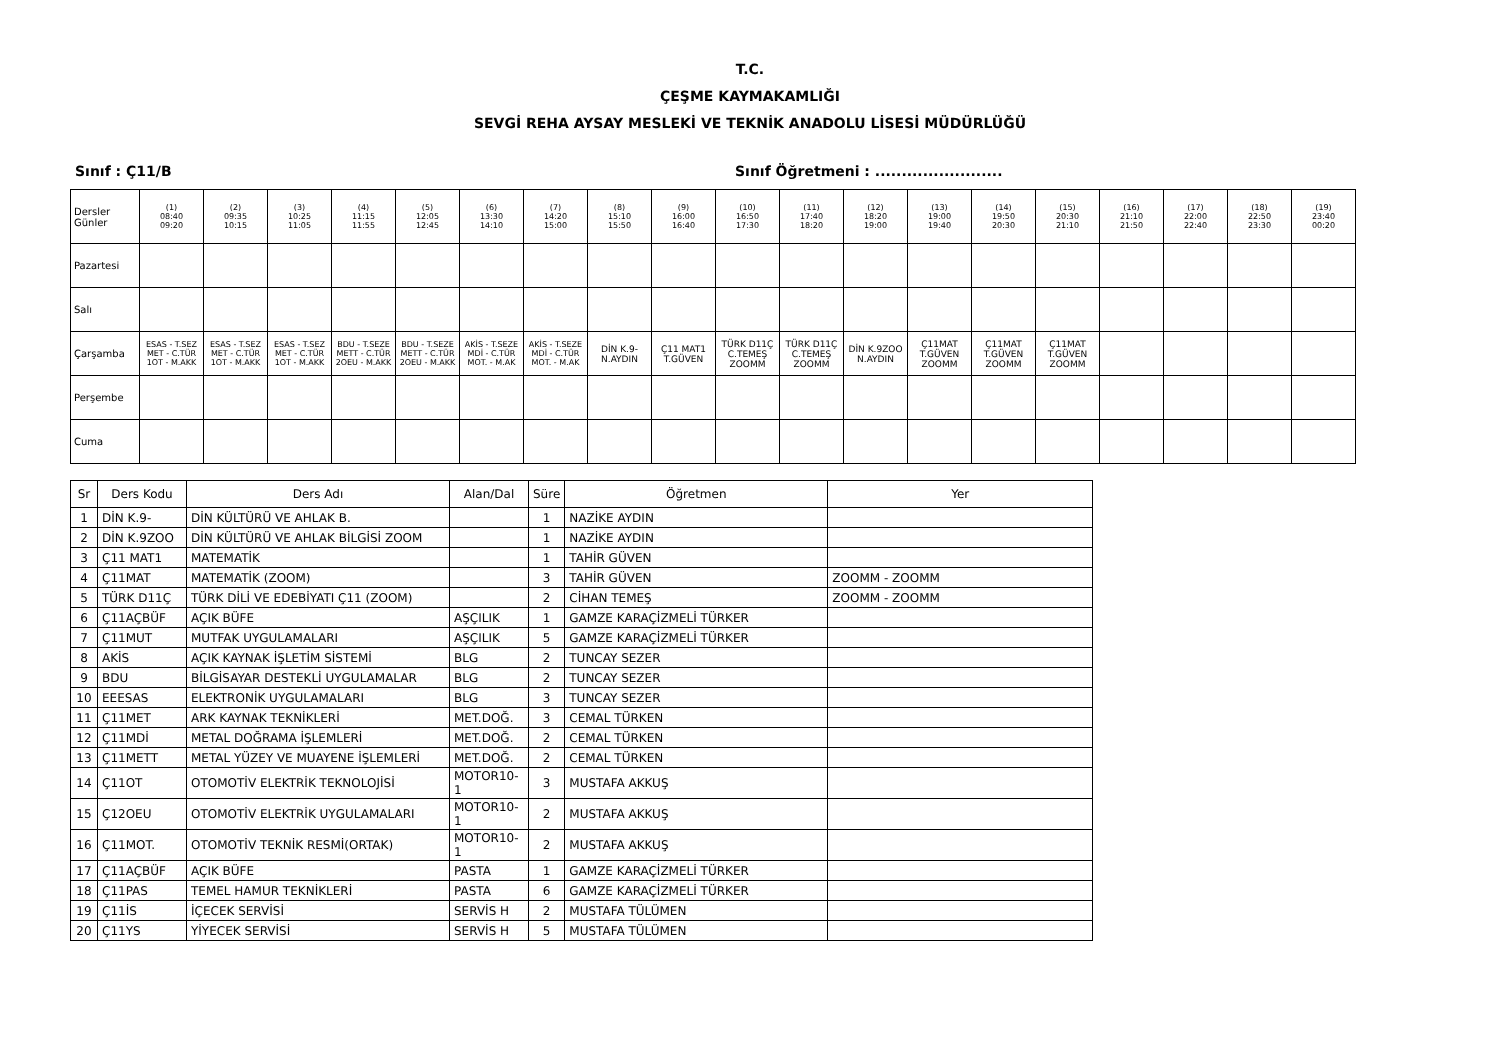T.C.
ÇEŞME KAYMAKAMLIĞI
SEVGİ REHA AYSAY MESLEKİ VE TEKNİK ANADOLU LİSESİ MÜDÜRLÜĞÜ
Sınıf : Ç11/B Sınıf Öğretmeni : ........................
| Dersler Günler | (1) 08:40 09:20 | (2) 09:35 10:15 | (3) 10:25 11:05 | (4) 11:15 11:55 | (5) 12:05 12:45 | (6) 13:30 14:10 | (7) 14:20 15:00 | (8) 15:10 15:50 | (9) 16:00 16:40 | (10) 16:50 17:30 | (11) 17:40 18:20 | (12) 18:20 19:00 | (13) 19:00 19:40 | (14) 19:50 20:30 | (15) 20:30 21:10 | (16) 21:10 21:50 | (17) 22:00 22:40 | (18) 22:50 23:30 | (19) 23:40 00:20 |
| --- | --- | --- | --- | --- | --- | --- | --- | --- | --- | --- | --- | --- | --- | --- | --- | --- | --- | --- | --- |
| Pazartesi | | | | | | | | | | | | | | | | | | | |
| Salı | | | | | | | | | | | | | | | | | | | |
| Çarşamba | ESAS - T.SEZ MET - C.TÜR 1OT - M.AKK | ESAS - T.SEZ MET - C.TÜR 1OT - M.AKK | ESAS - T.SEZ MET - C.TÜR 1OT - M.AKK | BDU - T.SEZE METT - C.TÜR 2OEU - M.AKK | BDU - T.SEZE METT - C.TÜR 2OEU - M.AKK | AKİS - T.SEZE MDİ - C.TÜR MOT. - M.AK | AKİS - T.SEZE MDİ - C.TÜR MOT. - M.AK | DİN K.9- N.AYDIN | Ç11 MAT1 T.GÜVEN | TÜRK D11Ç C.TEMEŞ ZOOMM | TÜRK D11Ç C.TEMEŞ ZOOMM | DİN K.9ZOO N.AYDIN | Ç11MAT T.GÜVEN ZOOMM | Ç11MAT T.GÜVEN ZOOMM | Ç11MAT T.GÜVEN ZOOMM | | | | |
| Perşembe | | | | | | | | | | | | | | | | | | | |
| Cuma | | | | | | | | | | | | | | | | | | | |
| Sr | Ders Kodu | Ders Adı | Alan/Dal | Süre | Öğretmen | Yer |
| --- | --- | --- | --- | --- | --- | --- |
| 1 | DİN K.9- | DİN KÜLTÜRÜ VE AHLAK B. | | 1 | NAZİKE AYDIN | |
| 2 | DİN K.9ZOO | DİN KÜLTÜRÜ VE AHLAK BİLGİSİ ZOOM | | 1 | NAZİKE AYDIN | |
| 3 | Ç11 MAT1 | MATEMATİK | | 1 | TAHİR GÜVEN | |
| 4 | Ç11MAT | MATEMATİK (ZOOM) | | 3 | TAHİR GÜVEN | ZOOMM - ZOOMM |
| 5 | TÜRK D11Ç | TÜRK DİLİ VE EDEBİYATI Ç11 (ZOOM) | | 2 | CİHAN TEMEŞ | ZOOMM - ZOOMM |
| 6 | Ç11AÇBÜF | AÇIK BÜFE | AŞÇILIK | 1 | GAMZE KARAÇİZMELİ TÜRKER | |
| 7 | Ç11MUT | MUTFAK UYGULAMALARI | AŞÇILIK | 5 | GAMZE KARAÇİZMELİ TÜRKER | |
| 8 | AKİS | AÇIK KAYNAK İŞLETİM SİSTEMİ | BLG | 2 | TUNCAY SEZER | |
| 9 | BDU | BİLGİSAYAR DESTEKLİ UYGULAMALAR | BLG | 2 | TUNCAY SEZER | |
| 10 | EEESAS | ELEKTRONİK UYGULAMALARI | BLG | 3 | TUNCAY SEZER | |
| 11 | Ç11MET | ARK KAYNAK TEKNİKLERİ | MET.DOĞ. | 3 | CEMAL TÜRKEN | |
| 12 | Ç11MDİ | METAL DOĞRAMA İŞLEMLERİ | MET.DOĞ. | 2 | CEMAL TÜRKEN | |
| 13 | Ç11METT | METAL YÜZEY VE MUAYENE İŞLEMLERİ | MET.DOĞ. | 2 | CEMAL TÜRKEN | |
| 14 | Ç11OT | OTOMOTİV ELEKTRİK TEKNOLOJİSİ | MOTOR10-1 | 3 | MUSTAFA AKKUŞ | |
| 15 | Ç12OEU | OTOMOTİV ELEKTRİK UYGULAMALARI | MOTOR10-1 | 2 | MUSTAFA AKKUŞ | |
| 16 | Ç11MOT. | OTOMOTİV TEKNİK RESMİ(ORTAK) | MOTOR10-1 | 2 | MUSTAFA AKKUŞ | |
| 17 | Ç11AÇBÜF | AÇIK BÜFE | PASTA | 1 | GAMZE KARAÇİZMELİ TÜRKER | |
| 18 | Ç11PAS | TEMEL HAMUR TEKNİKLERİ | PASTA | 6 | GAMZE KARAÇİZMELİ TÜRKER | |
| 19 | Ç11İS | İÇECEK SERVİSİ | SERVİS H | 2 | MUSTAFA TÜLÜMEN | |
| 20 | Ç11YS | YİYECEK SERVİSİ | SERVİS H | 5 | MUSTAFA TÜLÜMEN | |